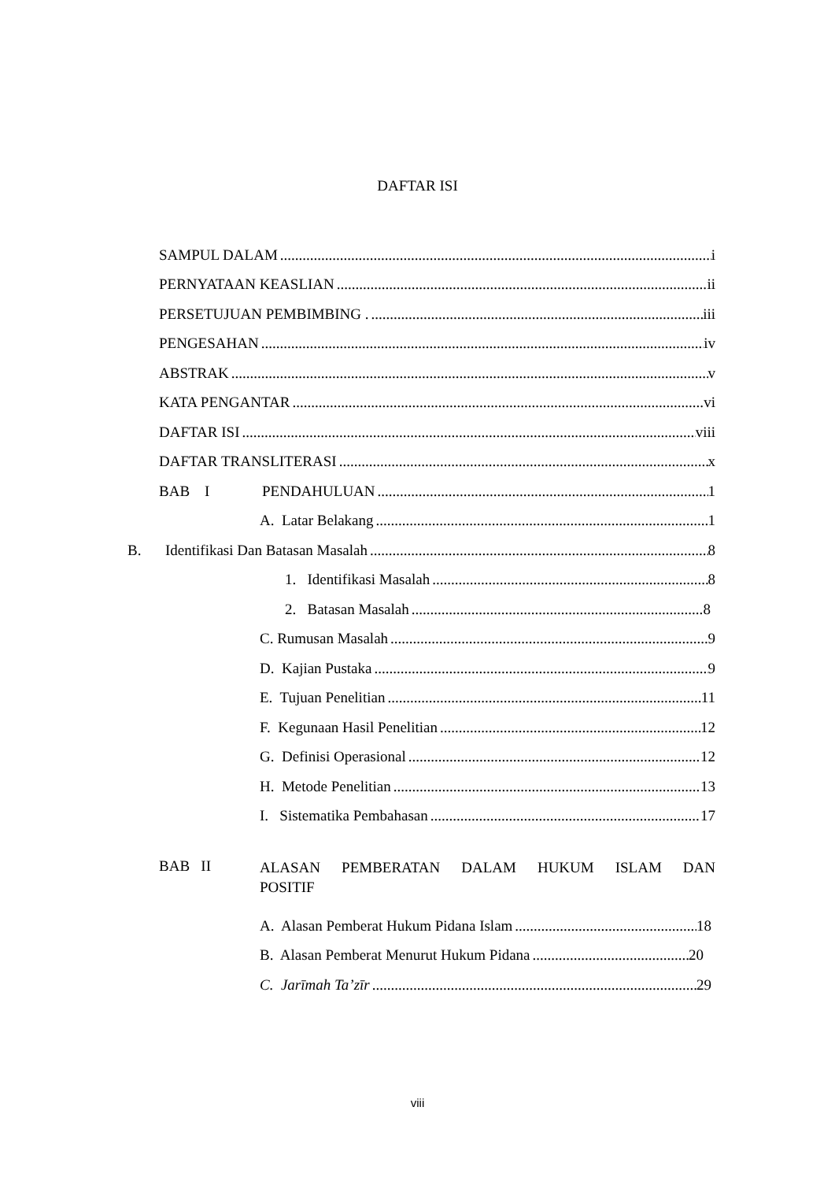DAFTAR ISI
SAMPUL DALAM i
PERNYATAAN KEASLIAN ii
PERSETUJUAN PEMBIMBING . iii
PENGESAHAN iv
ABSTRAK v
KATA PENGANTAR vi
DAFTAR ISI viii
DAFTAR TRANSLITERASI x
BAB I PENDAHULUAN 1
A. Latar Belakang 1
B. Identifikasi Dan Batasan Masalah 8
1. Identifikasi Masalah 8
2. Batasan Masalah 8
C. Rumusan Masalah 9
D. Kajian Pustaka 9
E. Tujuan Penelitian 11
F. Kegunaan Hasil Penelitian 12
G. Definisi Operasional 12
H. Metode Penelitian 13
I. Sistematika Pembahasan 17
BAB II ALASAN PEMBERATAN DALAM HUKUM ISLAM DAN
POSITIF
A. Alasan Pemberat Hukum Pidana Islam 18
B. Alasan Pemberat Menurut Hukum Pidana 20
C. Jarīmah Ta’zīr 29
viii